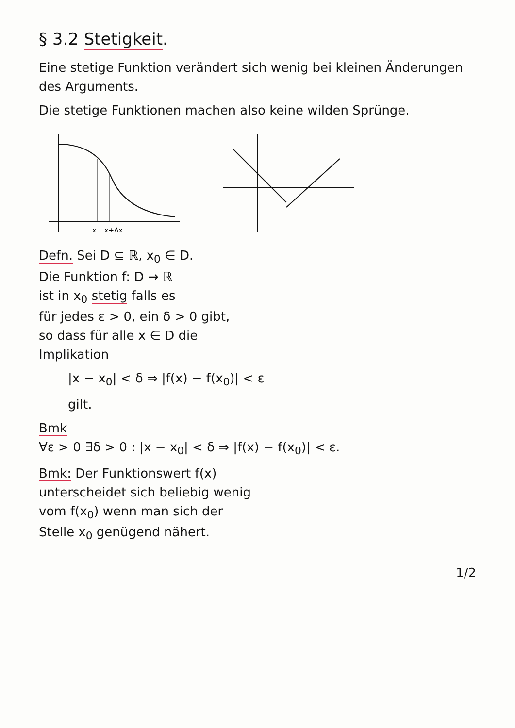§ 3.2 Stetigkeit.
Eine stetige Funktion verändert sich wenig bei kleinen Änderungen des Arguments.
Die stetige Funktionen machen also keine wilden Sprünge.
x
x+Δx
Defn. Sei D ⊆ ℝ, x<sub>0</sub> ∈ D.
Die Funktion f: D → ℝ
ist in x<sub>0</sub> stetig falls es
für jedes ε > 0, ein δ > 0 gibt,
so dass für alle x ∈ D die
Implikation
|x − x<sub>0</sub>| < δ ⇒ |f(x) − f(x<sub>0</sub>)| < ε
gilt.
Bmk
∀ε > 0 ∃δ > 0 : |x − x<sub>0</sub>| < δ ⇒ |f(x) − f(x<sub>0</sub>)| < ε.
Bmk: Der Funktionswert f(x)
unterscheidet sich beliebig wenig
vom f(x<sub>0</sub>) wenn man sich der
Stelle x<sub>0</sub> genügend nähert.
1/2